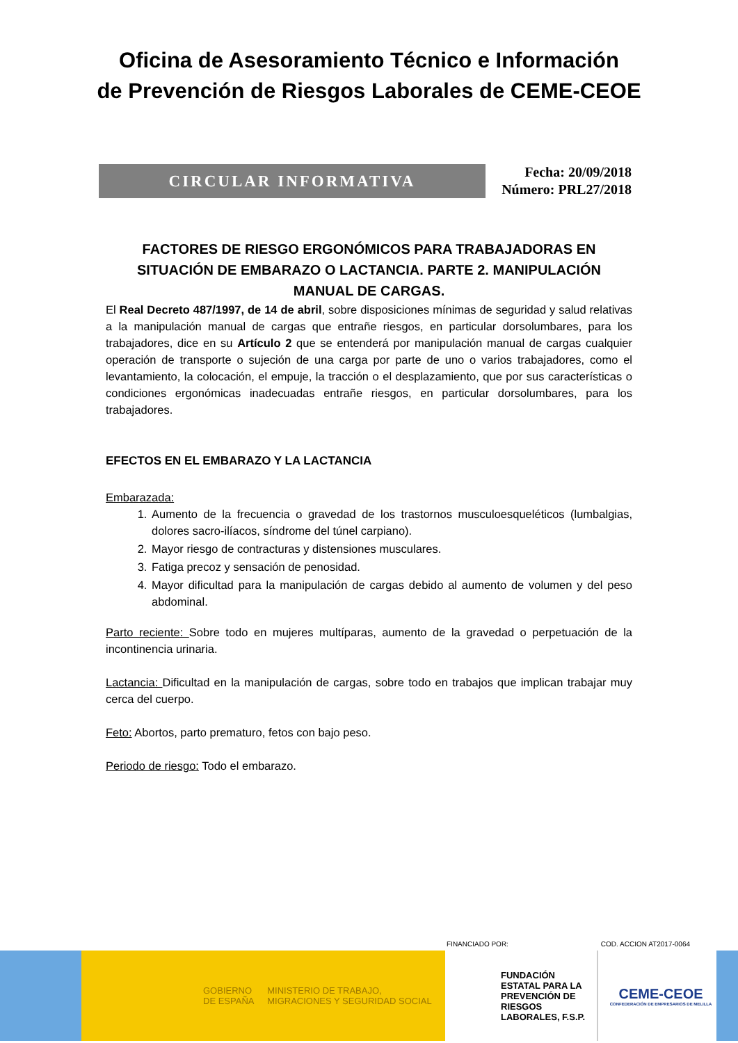Oficina de Asesoramiento Técnico e Información
de Prevención de Riesgos Laborales de CEME-CEOE
CIRCULAR INFORMATIVA
Fecha: 20/09/2018
Número: PRL27/2018
FACTORES DE RIESGO ERGONÓMICOS PARA TRABAJADORAS EN SITUACIÓN DE EMBARAZO O LACTANCIA. PARTE 2. MANIPULACIÓN MANUAL DE CARGAS.
El Real Decreto 487/1997, de 14 de abril, sobre disposiciones mínimas de seguridad y salud relativas a la manipulación manual de cargas que entrañe riesgos, en particular dorsolumbares, para los trabajadores, dice en su Artículo 2 que se entenderá por manipulación manual de cargas cualquier operación de transporte o sujeción de una carga por parte de uno o varios trabajadores, como el levantamiento, la colocación, el empuje, la tracción o el desplazamiento, que por sus características o condiciones ergonómicas inadecuadas entrañe riesgos, en particular dorsolumbares, para los trabajadores.
EFECTOS EN EL EMBARAZO Y LA LACTANCIA
Embarazada:
1. Aumento de la frecuencia o gravedad de los trastornos musculoesqueléticos (lumbalgias, dolores sacro-ilíacos, síndrome del túnel carpiano).
2. Mayor riesgo de contracturas y distensiones musculares.
3. Fatiga precoz y sensación de penosidad.
4. Mayor dificultad para la manipulación de cargas debido al aumento de volumen y del peso abdominal.
Parto reciente: Sobre todo en mujeres multíparas, aumento de la gravedad o perpetuación de la incontinencia urinaria.
Lactancia: Dificultad en la manipulación de cargas, sobre todo en trabajos que implican trabajar muy cerca del cuerpo.
Feto: Abortos, parto prematuro, fetos con bajo peso.
Periodo de riesgo: Todo el embarazo.
FINANCIADO POR: COD. ACCION AT2017-0064
GOBIERNO DE ESPAÑA MINISTERIO DE TRABAJO, MIGRACIONES Y SEGURIDAD SOCIAL
FUNDACIÓN ESTATAL PARA LA PREVENCIÓN DE RIESGOS LABORALES, F.S.P.
CEME-CEOE
CONFEDERACIÓN DE EMPRESARIOS DE MELILLA